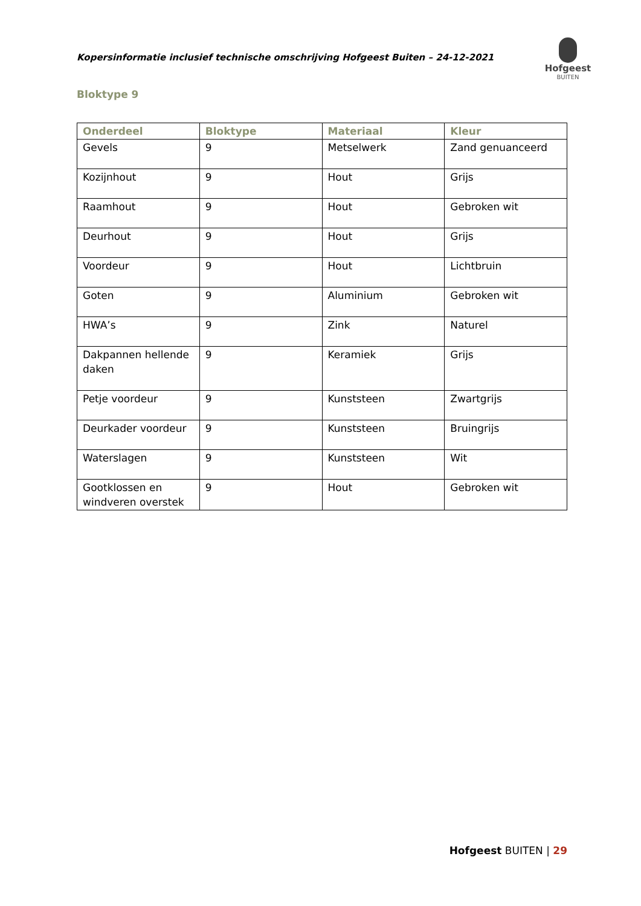Kopersinformatie inclusief technische omschrijving Hofgeest Buiten – 24-12-2021
Hofgeest
BUITEN
Bloktype 9
| Onderdeel | Bloktype | Materiaal | Kleur |
| --- | --- | --- | --- |
| Gevels | 9 | Metselwerk | Zand genuanceerd |
| Kozijnhout | 9 | Hout | Grijs |
| Raamhout | 9 | Hout | Gebroken wit |
| Deurhout | 9 | Hout | Grijs |
| Voordeur | 9 | Hout | Lichtbruin |
| Goten | 9 | Aluminium | Gebroken wit |
| HWA’s | 9 | Zink | Naturel |
| Dakpannen hellende daken | 9 | Keramiek | Grijs |
| Petje voordeur | 9 | Kunststeen | Zwartgrijs |
| Deurkader voordeur | 9 | Kunststeen | Bruingrijs |
| Waterslagen | 9 | Kunststeen | Wit |
| Gootklossen en windveren overstek | 9 | Hout | Gebroken wit |
Hofgeest BUITEN | 29